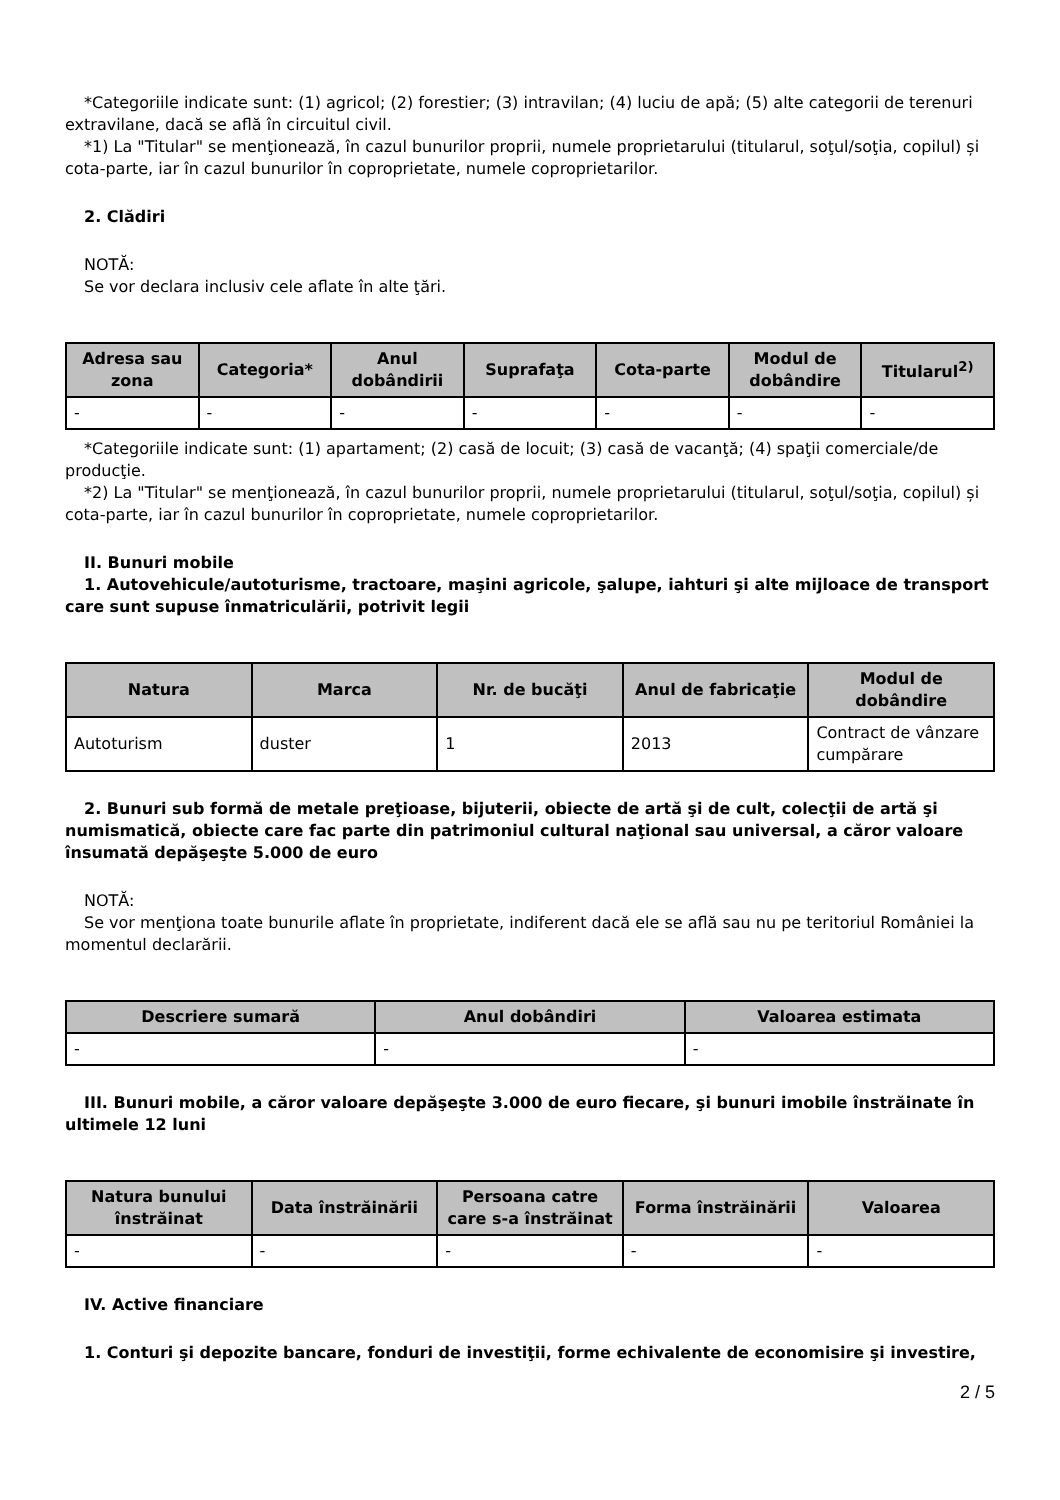*Categoriile indicate sunt: (1) agricol; (2) forestier; (3) intravilan; (4) luciu de apă; (5) alte categorii de terenuri extravilane, dacă se află în circuitul civil.
*1) La "Titular" se menţionează, în cazul bunurilor proprii, numele proprietarului (titularul, soţul/soţia, copilul) și cota-parte, iar în cazul bunurilor în coproprietate, numele coproprietarilor.
2. Clădiri
NOTĂ:
Se vor declara inclusiv cele aflate în alte ţări.
| Adresa sau zona | Categoria* | Anul dobândirii | Suprafaţa | Cota-parte | Modul de dobândire | Titularul<sup>2)</sup> |
| --- | --- | --- | --- | --- | --- | --- |
| - | - | - | - | - | - | - |
*Categoriile indicate sunt: (1) apartament; (2) casă de locuit; (3) casă de vacanţă; (4) spaţii comerciale/de producţie.
*2) La "Titular" se menţionează, în cazul bunurilor proprii, numele proprietarului (titularul, soţul/soţia, copilul) și cota-parte, iar în cazul bunurilor în coproprietate, numele coproprietarilor.
II. Bunuri mobile
1. Autovehicule/autoturisme, tractoare, maşini agricole, şalupe, iahturi şi alte mijloace de transport care sunt supuse înmatriculării, potrivit legii
| Natura | Marca | Nr. de bucăţi | Anul de fabricaţie | Modul de dobândire |
| --- | --- | --- | --- | --- |
| Autoturism | duster | 1 | 2013 | Contract de vânzare cumpărare |
2. Bunuri sub formă de metale preţioase, bijuterii, obiecte de artă şi de cult, colecţii de artă şi numismatică, obiecte care fac parte din patrimoniul cultural naţional sau universal, a căror valoare însumată depăşeşte 5.000 de euro
NOTĂ:
Se vor menţiona toate bunurile aflate în proprietate, indiferent dacă ele se află sau nu pe teritoriul României la momentul declarării.
| Descriere sumară | Anul dobândiri | Valoarea estimata |
| --- | --- | --- |
| - | - | - |
III. Bunuri mobile, a căror valoare depăşeşte 3.000 de euro fiecare, şi bunuri imobile înstrăinate în ultimele 12 luni
| Natura bunului înstrăinat | Data înstrăinării | Persoana catre care s-a înstrăinat | Forma înstrăinării | Valoarea |
| --- | --- | --- | --- | --- |
| - | - | - | - | - |
IV. Active financiare
1. Conturi şi depozite bancare, fonduri de investiţii, forme echivalente de economisire şi investire,
2 / 5